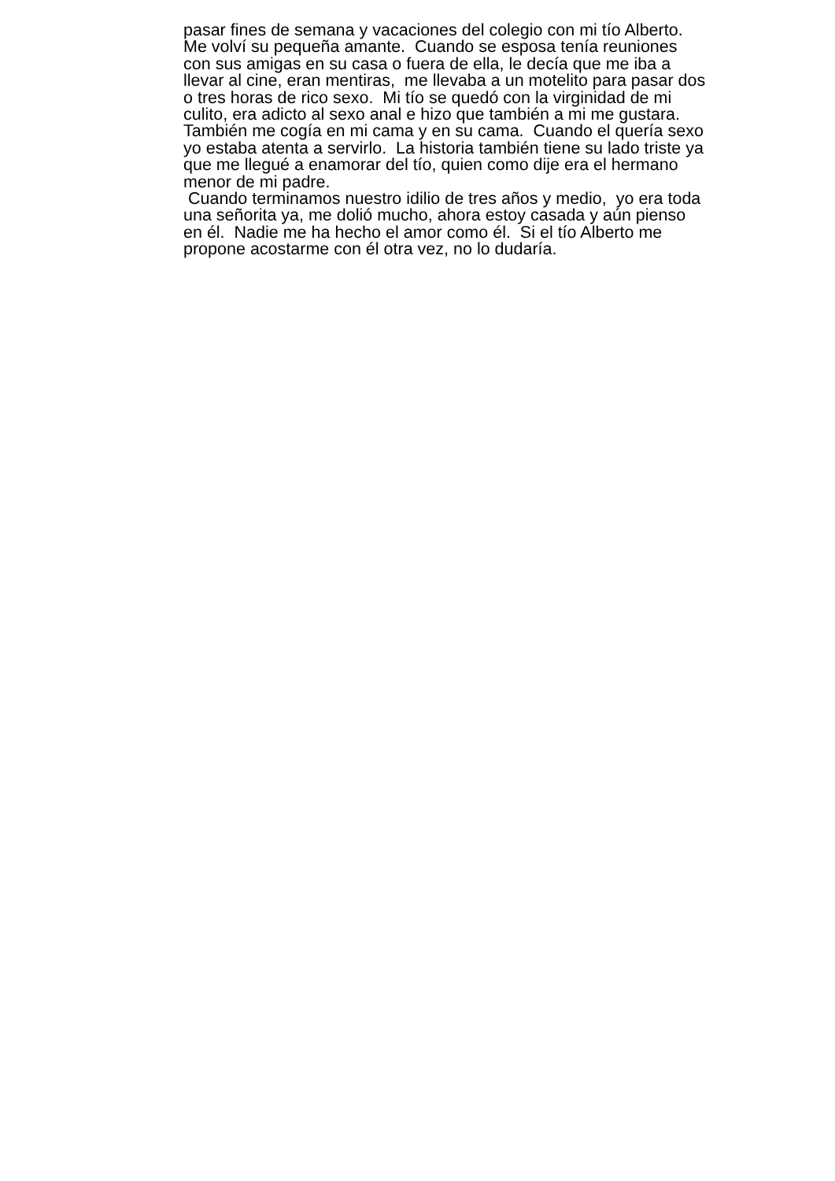pasar fines de semana y vacaciones del colegio con mi tío Alberto. Me volví su pequeña amante. Cuando se esposa tenía reuniones con sus amigas en su casa o fuera de ella, le decía que me iba a llevar al cine, eran mentiras, me llevaba a un motelito para pasar dos o tres horas de rico sexo. Mi tío se quedó con la virginidad de mi culito, era adicto al sexo anal e hizo que también a mi me gustara. También me cogía en mi cama y en su cama. Cuando el quería sexo yo estaba atenta a servirlo. La historia también tiene su lado triste ya que me llegué a enamorar del tío, quien como dije era el hermano menor de mi padre. Cuando terminamos nuestro idilio de tres años y medio, yo era toda una señorita ya, me dolió mucho, ahora estoy casada y aún pienso en él. Nadie me ha hecho el amor como él. Si el tío Alberto me propone acostarme con él otra vez, no lo dudaría.